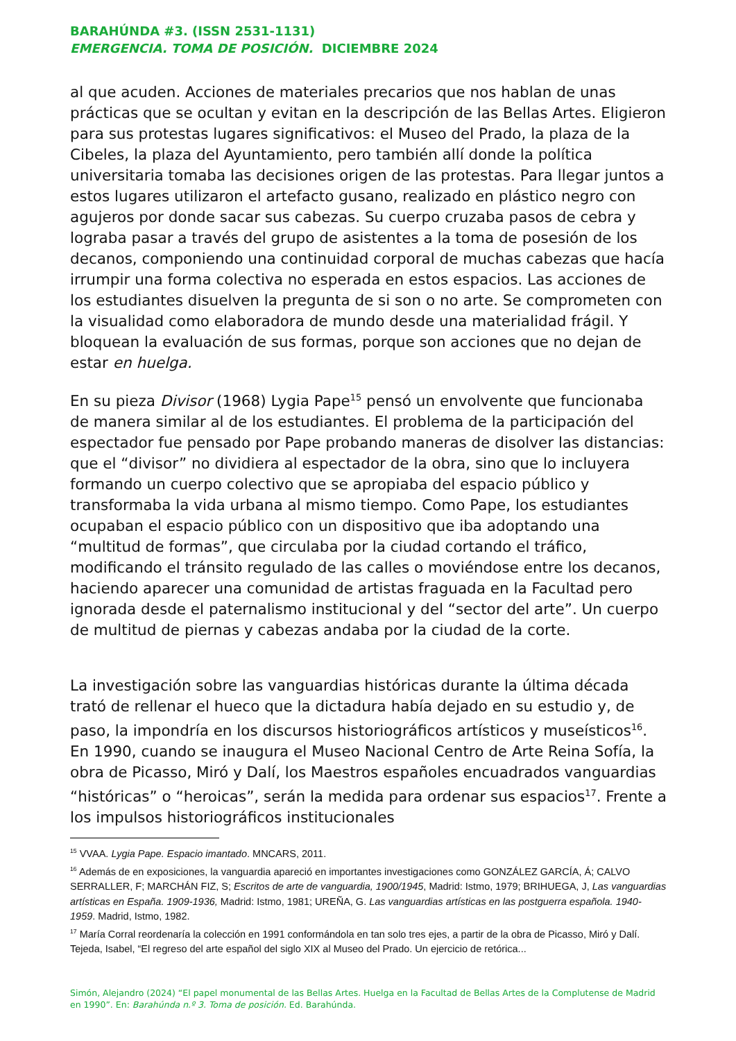BARAHÚNDA #3. (ISSN 2531-1131)
EMERGENCIA. TOMA DE POSICIÓN. DICIEMBRE 2024
al que acuden. Acciones de materiales precarios que nos hablan de unas prácticas que se ocultan y evitan en la descripción de las Bellas Artes. Eligieron para sus protestas lugares significativos: el Museo del Prado, la plaza de la Cibeles, la plaza del Ayuntamiento, pero también allí donde la política universitaria tomaba las decisiones origen de las protestas. Para llegar juntos a estos lugares utilizaron el artefacto gusano, realizado en plástico negro con agujeros por donde sacar sus cabezas. Su cuerpo cruzaba pasos de cebra y lograba pasar a través del grupo de asistentes a la toma de posesión de los decanos, componiendo una continuidad corporal de muchas cabezas que hacía irrumpir una forma colectiva no esperada en estos espacios. Las acciones de los estudiantes disuelven la pregunta de si son o no arte. Se comprometen con la visualidad como elaboradora de mundo desde una materialidad frágil. Y bloquean la evaluación de sus formas, porque son acciones que no dejan de estar en huelga.
En su pieza Divisor (1968) Lygia Pape<sup>15</sup> pensó un envolvente que funcionaba de manera similar al de los estudiantes. El problema de la participación del espectador fue pensado por Pape probando maneras de disolver las distancias: que el “divisor” no dividiera al espectador de la obra, sino que lo incluyera formando un cuerpo colectivo que se apropiaba del espacio público y transformaba la vida urbana al mismo tiempo. Como Pape, los estudiantes ocupaban el espacio público con un dispositivo que iba adoptando una “multitud de formas”, que circulaba por la ciudad cortando el tráfico, modificando el tránsito regulado de las calles o moviéndose entre los decanos, haciendo aparecer una comunidad de artistas fraguada en la Facultad pero ignorada desde el paternalismo institucional y del “sector del arte”. Un cuerpo de multitud de piernas y cabezas andaba por la ciudad de la corte.
La investigación sobre las vanguardias históricas durante la última década trató de rellenar el hueco que la dictadura había dejado en su estudio y, de paso, la impondría en los discursos historiográficos artísticos y museísticos<sup>16</sup>. En 1990, cuando se inaugura el Museo Nacional Centro de Arte Reina Sofía, la obra de Picasso, Miró y Dalí, los Maestros españoles encuadrados vanguardias “históricas” o “heroicas”, serán la medida para ordenar sus espacios<sup>17</sup>. Frente a los impulsos historiográficos institucionales
<sup>15</sup> VVAA. Lygia Pape. Espacio imantado. MNCARS, 2011.
<sup>16</sup> Además de en exposiciones, la vanguardia apareció en importantes investigaciones como GONZÁLEZ GARCÍA, Á; CALVO SERRALLER, F; MARCHÁN FIZ, S; Escritos de arte de vanguardia, 1900/1945, Madrid: Istmo, 1979; BRIHUEGA, J, Las vanguardias artísticas en España. 1909-1936, Madrid: Istmo, 1981; UREÑA, G. Las vanguardias artísticas en las postguerra española. 1940-1959. Madrid, Istmo, 1982.
<sup>17</sup> María Corral reordenaría la colección en 1991 conformándola en tan solo tres ejes, a partir de la obra de Picasso, Miró y Dalí. Tejeda, Isabel, “El regreso del arte español del siglo XIX al Museo del Prado. Un ejercicio de retórica...
Simón, Alejandro (2024) “El papel monumental de las Bellas Artes. Huelga en la Facultad de Bellas Artes de la Complutense de Madrid en 1990”. En: Barahúnda n.º 3. Toma de posición. Ed. Barahúnda.